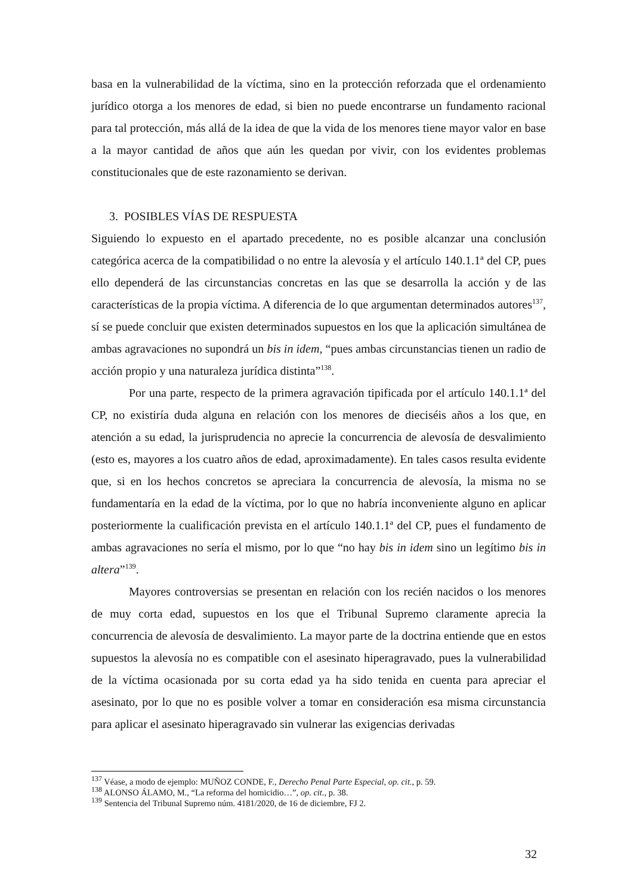basa en la vulnerabilidad de la víctima, sino en la protección reforzada que el ordenamiento jurídico otorga a los menores de edad, si bien no puede encontrarse un fundamento racional para tal protección, más allá de la idea de que la vida de los menores tiene mayor valor en base a la mayor cantidad de años que aún les quedan por vivir, con los evidentes problemas constitucionales que de este razonamiento se derivan.
3. POSIBLES VÍAS DE RESPUESTA
Siguiendo lo expuesto en el apartado precedente, no es posible alcanzar una conclusión categórica acerca de la compatibilidad o no entre la alevosía y el artículo 140.1.1ª del CP, pues ello dependerá de las circunstancias concretas en las que se desarrolla la acción y de las características de la propia víctima. A diferencia de lo que argumentan determinados autores<sup>137</sup>, sí se puede concluir que existen determinados supuestos en los que la aplicación simultánea de ambas agravaciones no supondrá un bis in idem, “pues ambas circunstancias tienen un radio de acción propio y una naturaleza jurídica distinta”<sup>138</sup>.
Por una parte, respecto de la primera agravación tipificada por el artículo 140.1.1ª del CP, no existiría duda alguna en relación con los menores de dieciséis años a los que, en atención a su edad, la jurisprudencia no aprecie la concurrencia de alevosía de desvalimiento (esto es, mayores a los cuatro años de edad, aproximadamente). En tales casos resulta evidente que, si en los hechos concretos se apreciara la concurrencia de alevosía, la misma no se fundamentaría en la edad de la víctima, por lo que no habría inconveniente alguno en aplicar posteriormente la cualificación prevista en el artículo 140.1.1ª del CP, pues el fundamento de ambas agravaciones no sería el mismo, por lo que “no hay bis in idem sino un legítimo bis in altera”<sup>139</sup>.
Mayores controversias se presentan en relación con los recién nacidos o los menores de muy corta edad, supuestos en los que el Tribunal Supremo claramente aprecia la concurrencia de alevosía de desvalimiento. La mayor parte de la doctrina entiende que en estos supuestos la alevosía no es compatible con el asesinato hiperagravado, pues la vulnerabilidad de la víctima ocasionada por su corta edad ya ha sido tenida en cuenta para apreciar el asesinato, por lo que no es posible volver a tomar en consideración esa misma circunstancia para aplicar el asesinato hiperagravado sin vulnerar las exigencias derivadas
<sup>137</sup> Véase, a modo de ejemplo: MUÑOZ CONDE, F., Derecho Penal Parte Especial, op. cit., p. 59.
<sup>138</sup> ALONSO ÁLAMO, M., “La reforma del homicidio…”, op. cit., p. 38.
<sup>139</sup> Sentencia del Tribunal Supremo núm. 4181/2020, de 16 de diciembre, FJ 2.
32